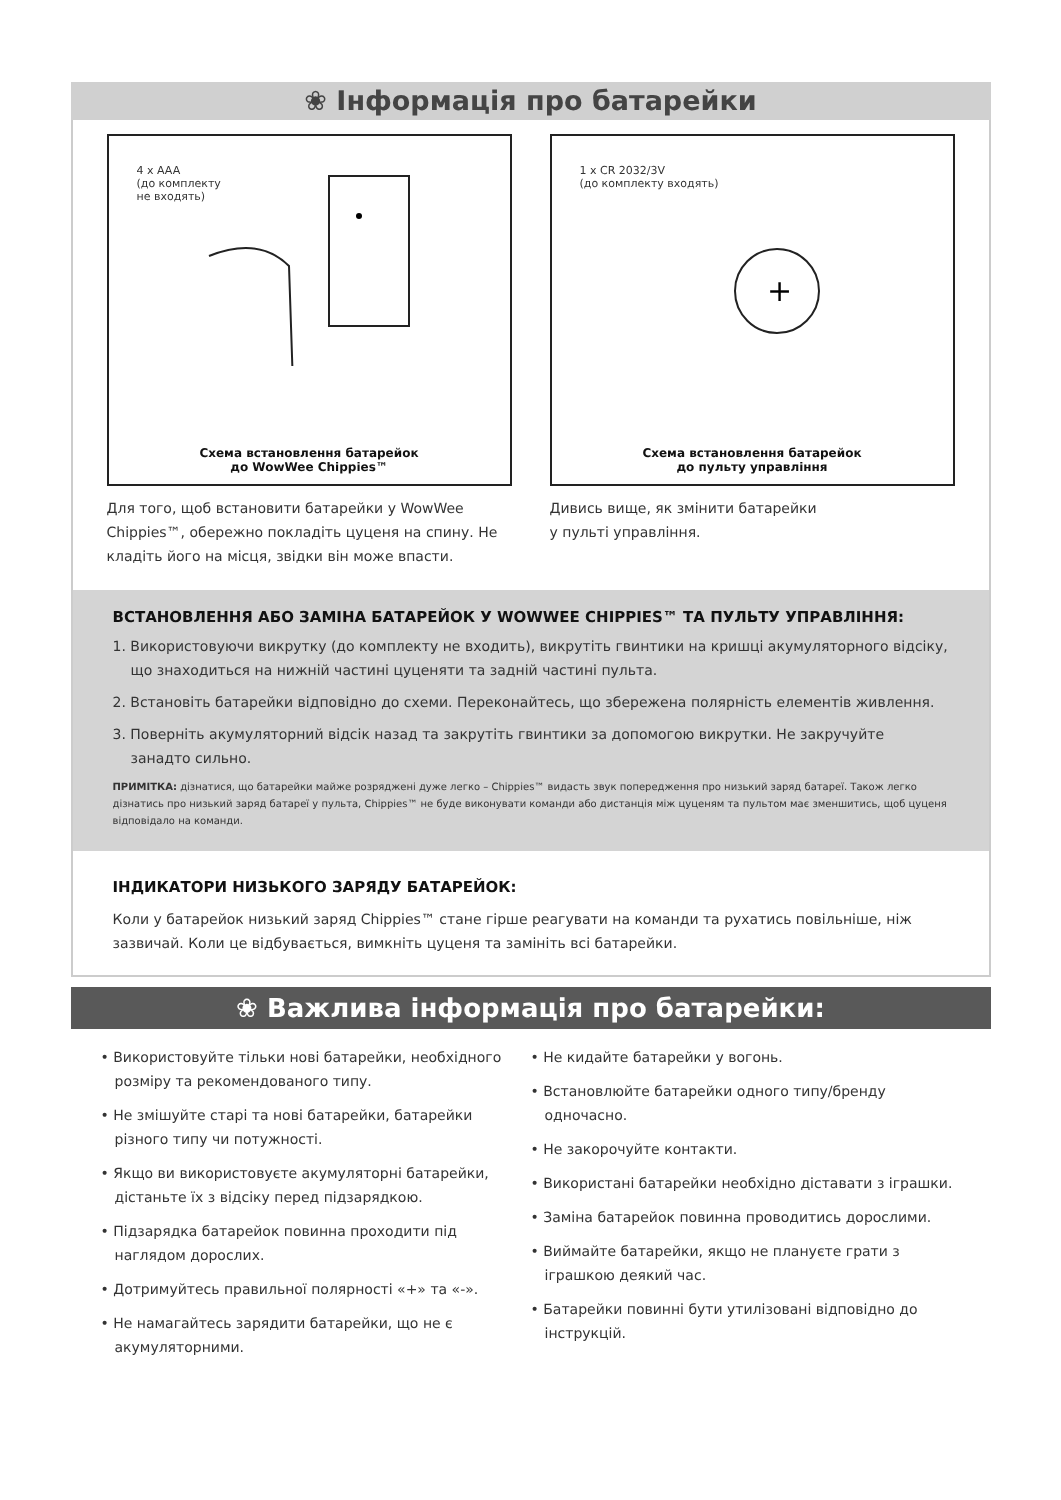❀ Інформація про батарейки
4 x AAA
(до комплекту
не входять)
Схема встановлення батарейок
до WowWee Chippies™
Для того, щоб встановити батарейки у WowWee Chippies™, обережно покладіть цуценя на спину. Не кладіть його на місця, звідки він може впасти.
1 x CR 2032/3V
(до комплекту входять)
+
Схема встановлення батарейок
до пульту управління
Дивись вище, як змінити батарейки
у пульті управління.
ВСТАНОВЛЕННЯ АБО ЗАМІНА БАТАРЕЙОК У WOWWEE CHIPPIES™ ТА ПУЛЬТУ УПРАВЛІННЯ:
1. Використовуючи викрутку (до комплекту не входить), викрутіть гвинтики на кришці акумуляторного відсіку, що знаходиться на нижній частині цуценяти та задній частині пульта.
2. Встановіть батарейки відповідно до схеми. Переконайтесь, що збережена полярність елементів живлення.
3. Поверніть акумуляторний відсік назад та закрутіть гвинтики за допомогою викрутки. Не закручуйте занадто сильно.
ПРИМІТКА: дізнатися, що батарейки майже розряджені дуже легко – Chippies™ видасть звук попередження про низький заряд батареї. Також легко дізнатись про низький заряд батареї у пульта, Chippies™ не буде виконувати команди або дистанція між цуценям та пультом має зменшитись, щоб цуценя відповідало на команди.
ІНДИКАТОРИ НИЗЬКОГО ЗАРЯДУ БАТАРЕЙОК:
Коли у батарейок низький заряд Chippies™ стане гірше реагувати на команди та рухатись повільніше, ніж зазвичай. Коли це відбувається, вимкніть цуценя та замініть всі батарейки.
❀ Важлива інформація про батарейки:
• Використовуйте тільки нові батарейки, необхідного розміру та рекомендованого типу.
• Не змішуйте старі та нові батарейки, батарейки різного типу чи потужності.
• Якщо ви використовуєте акумуляторні батарейки, дістаньте їх з відсіку перед підзарядкою.
• Підзарядка батарейок повинна проходити під наглядом дорослих.
• Дотримуйтесь правильної полярності «+» та «-».
• Не намагайтесь зарядити батарейки, що не є акумуляторними.
• Не кидайте батарейки у вогонь.
• Встановлюйте батарейки одного типу/бренду одночасно.
• Не закорочуйте контакти.
• Використані батарейки необхідно діставати з іграшки.
• Заміна батарейок повинна проводитись дорослими.
• Виймайте батарейки, якщо не плануєте грати з іграшкою деякий час.
• Батарейки повинні бути утилізовані відповідно до інструкцій.